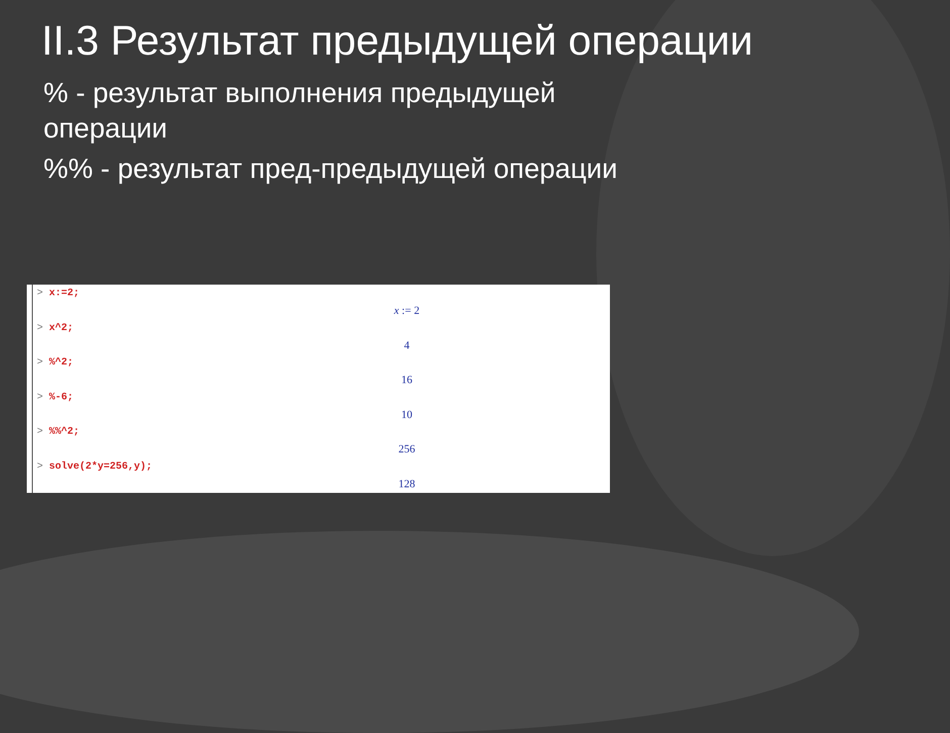II.3 Результат предыдущей операции
% - результат выполнения предыдущей операции
%% - результат пред-предыдущей операции
> x:=2;
x := 2
> x^2;
4
> %^2;
16
> %-6;
10
> %%^2;
256
> solve(2*y=256,y);
128